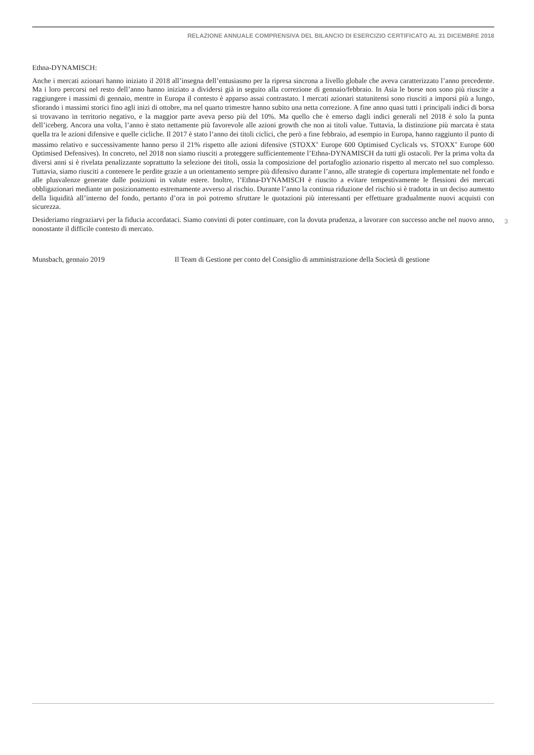RELAZIONE ANNUALE COMPRENSIVA DEL BILANCIO DI ESERCIZIO CERTIFICATO AL 31 DICEMBRE 2018
Ethna-DYNAMISCH:
Anche i mercati azionari hanno iniziato il 2018 all’insegna dell’entusiasmo per la ripresa sincrona a livello globale che aveva caratterizzato l’anno precedente. Ma i loro percorsi nel resto dell’anno hanno iniziato a dividersi già in seguito alla correzione di gennaio/febbraio. In Asia le borse non sono più riuscite a raggiungere i massimi di gennaio, mentre in Europa il contesto è apparso assai contrastato. I mercati azionari statunitensi sono riusciti a imporsi più a lungo, sfiorando i massimi storici fino agli inizi di ottobre, ma nel quarto trimestre hanno subito una netta correzione. A fine anno quasi tutti i principali indici di borsa si trovavano in territorio negativo, e la maggior parte aveva perso più del 10%. Ma quello che è emerso dagli indici generali nel 2018 è solo la punta dell’iceberg. Ancora una volta, l’anno è stato nettamente più favorevole alle azioni growth che non ai titoli value. Tuttavia, la distinzione più marcata è stata quella tra le azioni difensive e quelle cicliche. Il 2017 è stato l’anno dei titoli ciclici, che però a fine febbraio, ad esempio in Europa, hanno raggiunto il punto di massimo relativo e successivamente hanno perso il 21% rispetto alle azioni difensive (STOXX<sup>®</sup> Europe 600 Optimised Cyclicals vs. STOXX<sup>®</sup> Europe 600 Optimised Defensives). In concreto, nel 2018 non siamo riusciti a proteggere sufficientemente l’Ethna-DYNAMISCH da tutti gli ostacoli. Per la prima volta da diversi anni si è rivelata penalizzante soprattutto la selezione dei titoli, ossia la composizione del portafoglio azionario rispetto al mercato nel suo complesso. Tuttavia, siamo riusciti a contenere le perdite grazie a un orientamento sempre più difensivo durante l’anno, alle strategie di copertura implementate nel fondo e alle plusvalenze generate dalle posizioni in valute estere. Inoltre, l’Ethna-DYNAMISCH è riuscito a evitare tempestivamente le flessioni dei mercati obbligazionari mediante un posizionamento estremamente avverso al rischio. Durante l’anno la continua riduzione del rischio si è tradotta in un deciso aumento della liquidità all’interno del fondo, pertanto d’ora in poi potremo sfruttare le quotazioni più interessanti per effettuare gradualmente nuovi acquisti con sicurezza.
Desideriamo ringraziarvi per la fiducia accordataci. Siamo convinti di poter continuare, con la dovuta prudenza, a lavorare con successo anche nel nuovo anno, nonostante il difficile contesto di mercato.
Munsbach, gennaio 2019 Il Team di Gestione per conto del Consiglio di amministrazione della Società di gestione
3